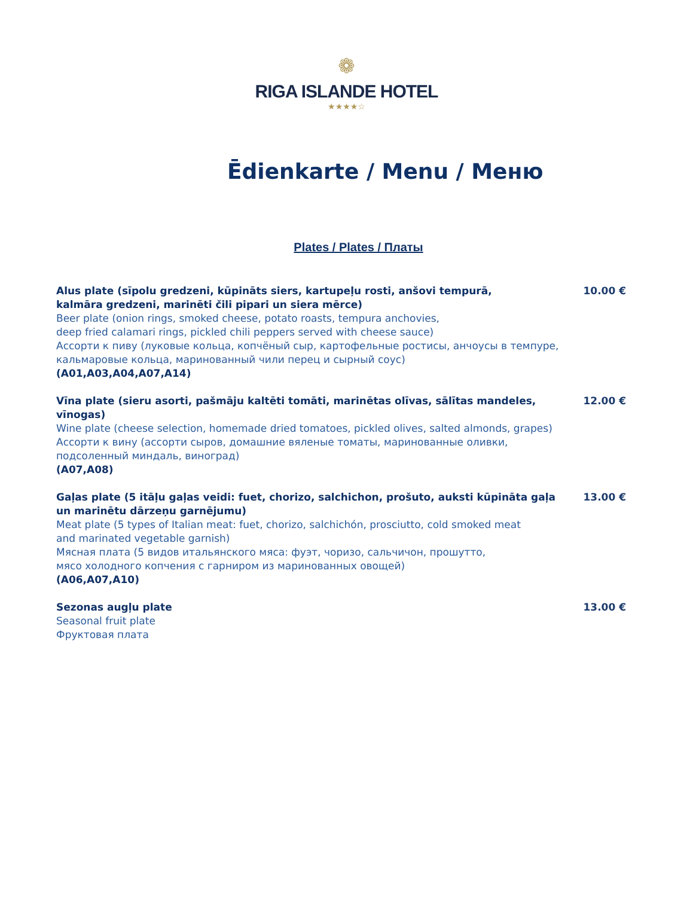❁
RIGA ISLANDE HOTEL
★★★★☆
Ēdienkarte / Menu / Меню
Plates / Plates / Платы
Alus plate (sīpolu gredzeni, kūpināts siers, kartupeļu rosti, anšovi tempurā,
kalmāra gredzeni, marinēti čili pipari un siera mērce)
Beer plate (onion rings, smoked cheese, potato roasts, tempura anchovies,
deep fried calamari rings, pickled chili peppers served with cheese sauce)
Ассорти к пиву (луковые кольца, копчёный сыр, картофельные ростисы, анчоусы в темпуре,
кальмаровые кольца, маринованный чили перец и сырный соус)
(A01,A03,A04,A07,A14)
10.00 €
Vīna plate (sieru asorti, pašmāju kaltēti tomāti, marinētas olīvas, sālītas mandeles, vīnogas)
Wine plate (cheese selection, homemade dried tomatoes, pickled olives, salted almonds, grapes)
Ассорти к вину (ассорти сыров, домашние вяленые томаты, маринованные оливки,
подсоленный миндаль, виноград)
(A07,A08)
12.00 €
Gaļas plate (5 itāļu gaļas veidi: fuet, chorizo, salchichon, prošuto, auksti kūpināta gaļa
un marinētu dārzeņu garnējumu)
Meat plate (5 types of Italian meat: fuet, chorizo, salchichón, prosciutto, cold smoked meat
and marinated vegetable garnish)
Мясная плата (5 видов итальянского мяса: фуэт, чоризо, сальчичон, прошутто,
мясо холодного копчения с гарниром из маринованных овощей)
(A06,A07,A10)
13.00 €
Sezonas augļu plate
Seasonal fruit plate
Фруктовая плата
13.00 €